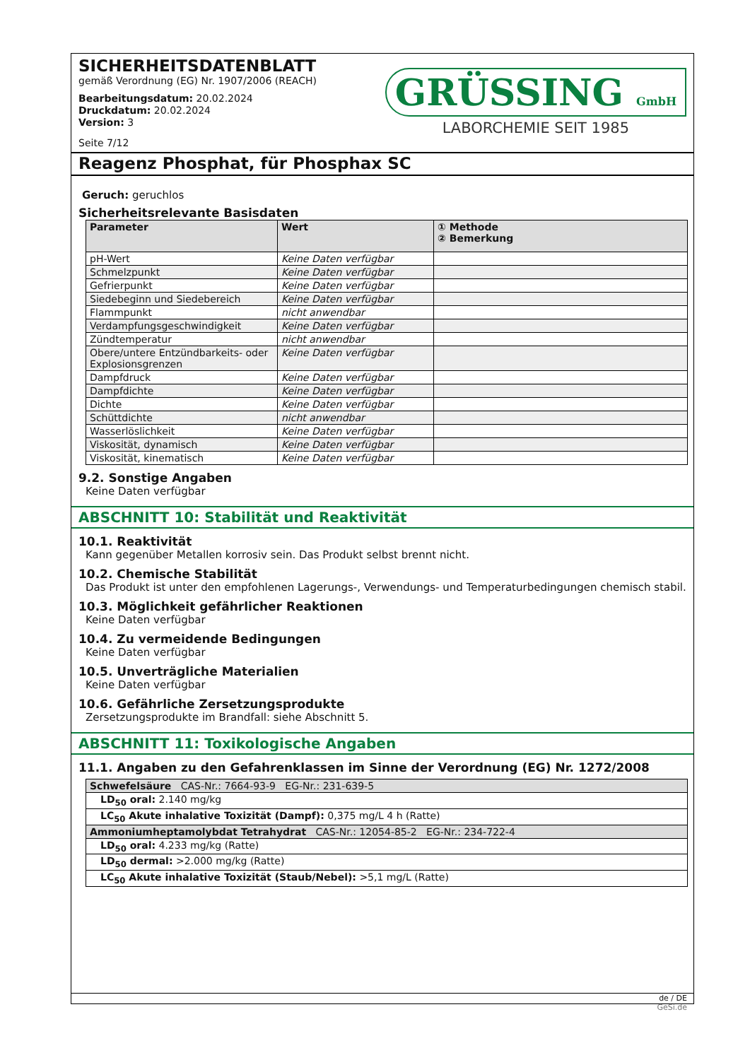SICHERHEITSDATENBLATT
gemäß Verordnung (EG) Nr. 1907/2006 (REACH)
Bearbeitungsdatum: 20.02.2024
Druckdatum: 20.02.2024
Version: 3
Seite 7/12
GRÜSSING GmbH
LABORCHEMIE SEIT 1985
Reagenz Phosphat, für Phosphax SC
Geruch: geruchlos
Sicherheitsrelevante Basisdaten
| Parameter | Wert | ① Methode ② Bemerkung |
| --- | --- | --- |
| pH-Wert | Keine Daten verfügbar | |
| Schmelzpunkt | Keine Daten verfügbar | |
| Gefrierpunkt | Keine Daten verfügbar | |
| Siedebeginn und Siedebereich | Keine Daten verfügbar | |
| Flammpunkt | nicht anwendbar | |
| Verdampfungsgeschwindigkeit | Keine Daten verfügbar | |
| Zündtemperatur | nicht anwendbar | |
| Obere/untere Entzündbarkeits- oder Explosionsgrenzen | Keine Daten verfügbar | |
| Dampfdruck | Keine Daten verfügbar | |
| Dampfdichte | Keine Daten verfügbar | |
| Dichte | Keine Daten verfügbar | |
| Schüttdichte | nicht anwendbar | |
| Wasserlöslichkeit | Keine Daten verfügbar | |
| Viskosität, dynamisch | Keine Daten verfügbar | |
| Viskosität, kinematisch | Keine Daten verfügbar | |
9.2. Sonstige Angaben
Keine Daten verfügbar
ABSCHNITT 10: Stabilität und Reaktivität
10.1. Reaktivität
Kann gegenüber Metallen korrosiv sein. Das Produkt selbst brennt nicht.
10.2. Chemische Stabilität
Das Produkt ist unter den empfohlenen Lagerungs-, Verwendungs- und Temperaturbedingungen chemisch stabil.
10.3. Möglichkeit gefährlicher Reaktionen
Keine Daten verfügbar
10.4. Zu vermeidende Bedingungen
Keine Daten verfügbar
10.5. Unverträgliche Materialien
Keine Daten verfügbar
10.6. Gefährliche Zersetzungsprodukte
Zersetzungsprodukte im Brandfall: siehe Abschnitt 5.
ABSCHNITT 11: Toxikologische Angaben
11.1. Angaben zu den Gefahrenklassen im Sinne der Verordnung (EG) Nr. 1272/2008
| Schwefelsäure CAS-Nr.: 7664-93-9 EG-Nr.: 231-639-5 |
| LD<sub>50</sub> oral: 2.140 mg/kg |
| LC<sub>50</sub> Akute inhalative Toxizität (Dampf): 0,375 mg/L 4 h (Ratte) |
| Ammoniumheptamolybdat Tetrahydrat CAS-Nr.: 12054-85-2 EG-Nr.: 234-722-4 |
| LD<sub>50</sub> oral: 4.233 mg/kg (Ratte) |
| LD<sub>50</sub> dermal: >2.000 mg/kg (Ratte) |
| LC<sub>50</sub> Akute inhalative Toxizität (Staub/Nebel): >5,1 mg/L (Ratte) |
de / DE
GeSi.de